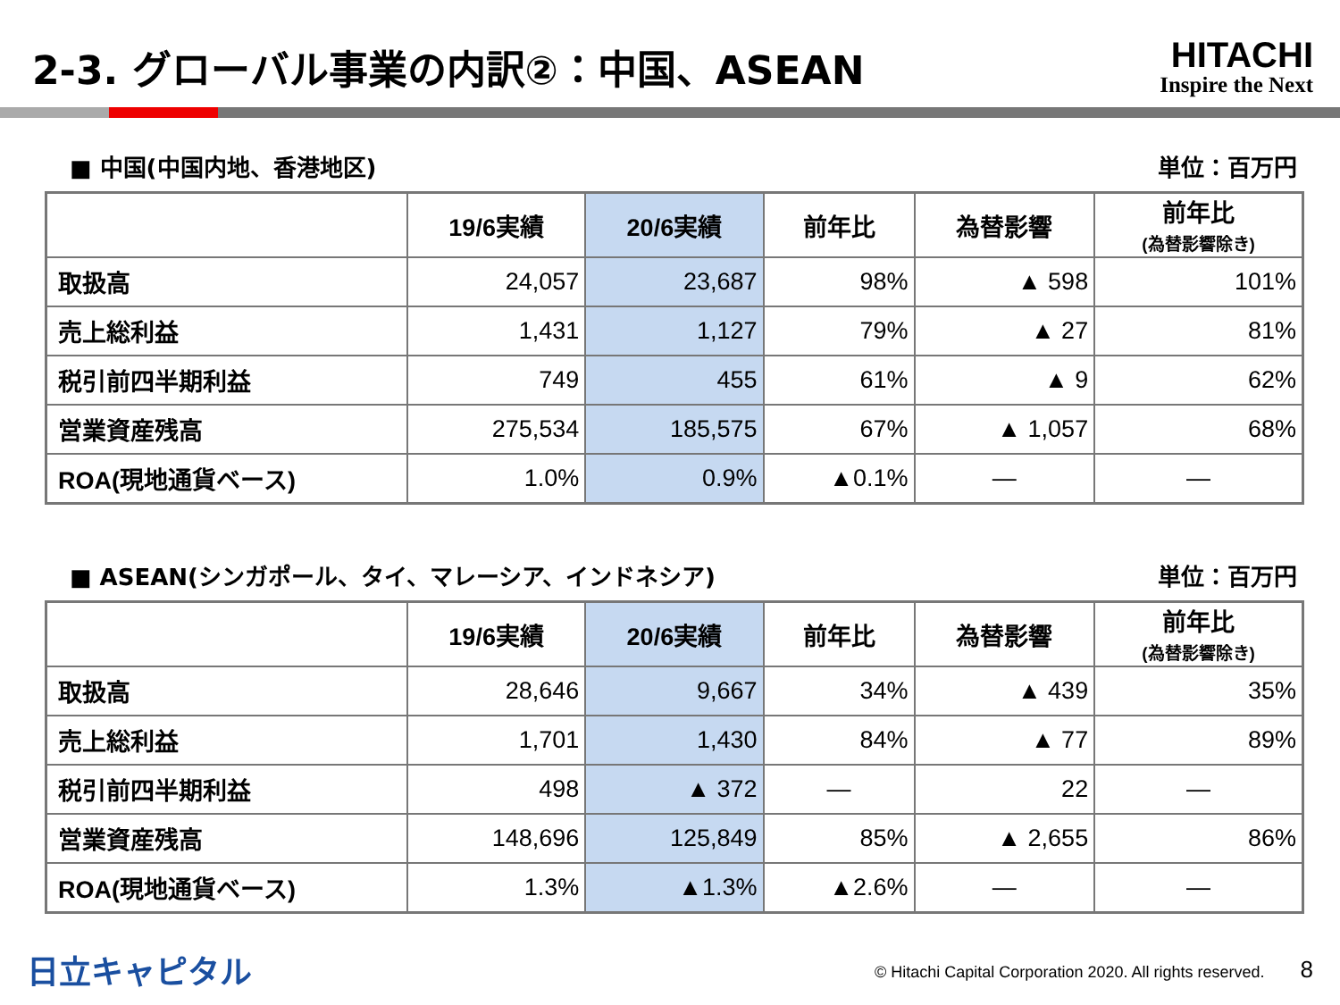2-3. グローバル事業の内訳②：中国、ASEAN
HITACHI
Inspire the Next
■ 中国(中国内地、香港地区) 単位：百万円
| | 19/6実績 | 20/6実績 | 前年比 | 為替影響 | 前年比 (為替影響除き) |
| --- | --- | --- | --- | --- | --- |
| 取扱高 | 24,057 | 23,687 | 98% | ▲ 598 | 101% |
| 売上総利益 | 1,431 | 1,127 | 79% | ▲ 27 | 81% |
| 税引前四半期利益 | 749 | 455 | 61% | ▲ 9 | 62% |
| 営業資産残高 | 275,534 | 185,575 | 67% | ▲ 1,057 | 68% |
| ROA(現地通貨ベース) | 1.0% | 0.9% | ▲0.1% | ― | ― |
■ ASEAN(シンガポール、タイ、マレーシア、インドネシア) 単位：百万円
| | 19/6実績 | 20/6実績 | 前年比 | 為替影響 | 前年比 (為替影響除き) |
| --- | --- | --- | --- | --- | --- |
| 取扱高 | 28,646 | 9,667 | 34% | ▲ 439 | 35% |
| 売上総利益 | 1,701 | 1,430 | 84% | ▲ 77 | 89% |
| 税引前四半期利益 | 498 | ▲ 372 | ― | 22 | ― |
| 営業資産残高 | 148,696 | 125,849 | 85% | ▲ 2,655 | 86% |
| ROA(現地通貨ベース) | 1.3% | ▲1.3% | ▲2.6% | ― | ― |
日立キャピタル © Hitachi Capital Corporation 2020. All rights reserved. 8